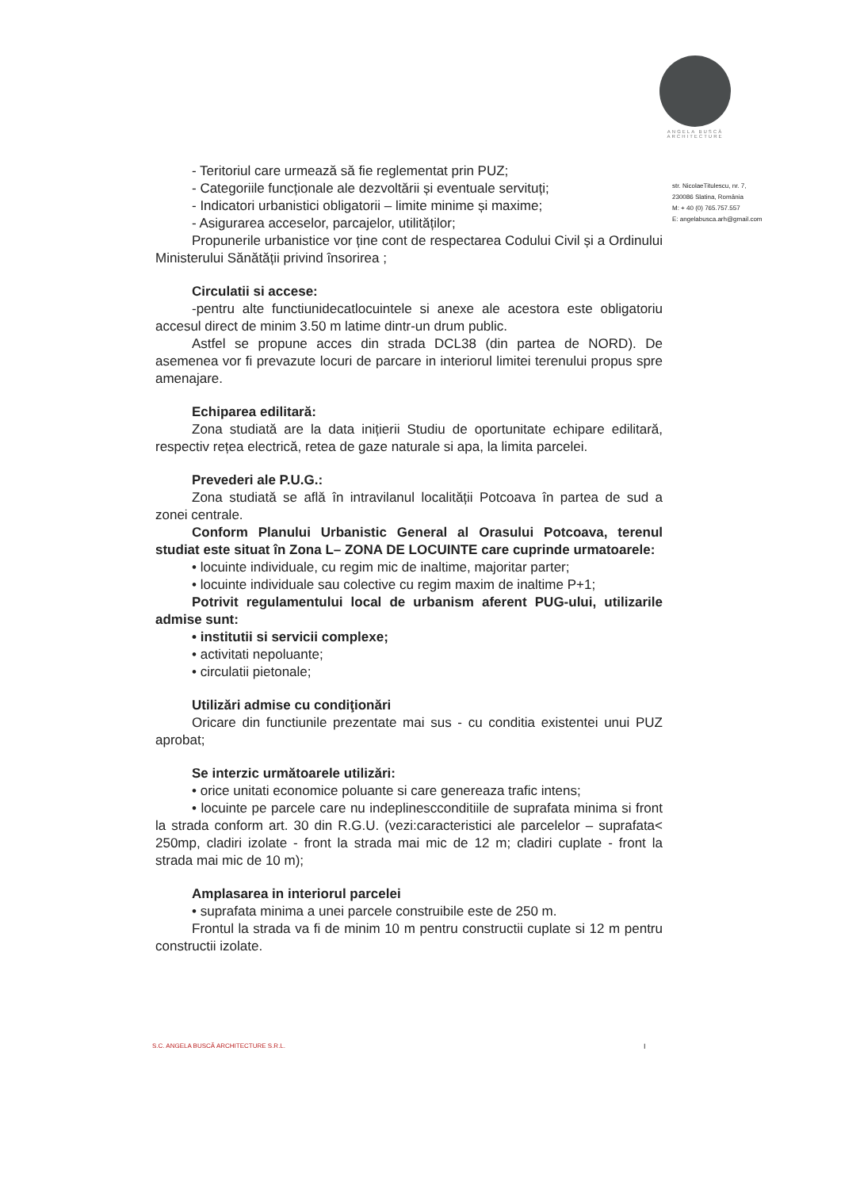ANGELA BUSCĂ
ARCHITECTURE
str. NicolaeTitulescu, nr. 7,
230086 Slatina, România
M: + 40 (0) 765.757.557
E: angelabusca.arh@gmail.com
- Teritoriul care urmează să fie reglementat prin PUZ;
- Categoriile funcționale ale dezvoltării și eventuale servituți;
- Indicatori urbanistici obligatorii – limite minime și maxime;
- Asigurarea acceselor, parcajelor, utilităților;
Propunerile urbanistice vor ține cont de respectarea Codului Civil și a Ordinului Ministerului Sănătății privind însorirea ;
Circulatii si accese:
-pentru alte functiunidecatlocuintele si anexe ale acestora este obligatoriu accesul direct de minim 3.50 m latime dintr-un drum public.
Astfel se propune acces din strada DCL38 (din partea de NORD). De asemenea vor fi prevazute locuri de parcare in interiorul limitei terenului propus spre amenajare.
Echiparea edilitară:
Zona studiată are la data inițierii Studiu de oportunitate echipare edilitară, respectiv rețea electrică, retea de gaze naturale si apa, la limita parcelei.
Prevederi ale P.U.G.:
Zona studiată se află în intravilanul localității Potcoava în partea de sud a zonei centrale.
Conform Planului Urbanistic General al Orasului Potcoava, terenul studiat este situat în Zona L– ZONA DE LOCUINTE care cuprinde urmatoarele:
• locuinte individuale, cu regim mic de inaltime, majoritar parter;
• locuinte individuale sau colective cu regim maxim de inaltime P+1;
Potrivit regulamentului local de urbanism aferent PUG-ului, utilizarile admise sunt:
• institutii si servicii complexe;
• activitati nepoluante;
• circulatii pietonale;
Utilizări admise cu condiţionări
Oricare din functiunile prezentate mai sus - cu conditia existentei unui PUZ aprobat;
Se interzic următoarele utilizări:
• orice unitati economice poluante si care genereaza trafic intens;
• locuinte pe parcele care nu indeplinescconditiile de suprafata minima si front la strada conform art. 30 din R.G.U. (vezi:caracteristici ale parcelelor – suprafata< 250mp, cladiri izolate - front la strada mai mic de 12 m; cladiri cuplate - front la strada mai mic de 10 m);
Amplasarea in interiorul parcelei
• suprafata minima a unei parcele construibile este de 250 m.
Frontul la strada va fi de minim 10 m pentru constructii cuplate si 12 m pentru constructii izolate.
S.C. ANGELA BUSCĂ ARCHITECTURE S.R.L.
I